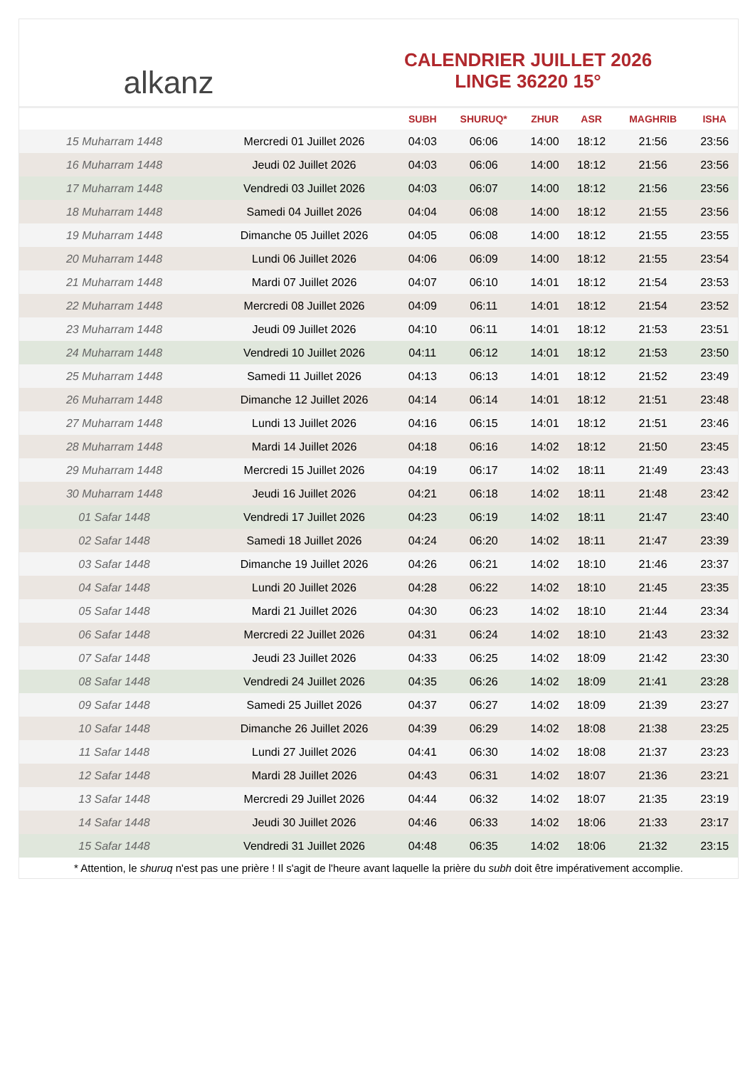alkanz
CALENDRIER JUILLET 2026
LINGE 36220 15°
| | | SUBH | SHURUQ* | ZHUR | ASR | MAGHRIB | ISHA |
| --- | --- | --- | --- | --- | --- | --- | --- |
| 15 Muharram 1448 | Mercredi 01 Juillet 2026 | 04:03 | 06:06 | 14:00 | 18:12 | 21:56 | 23:56 |
| 16 Muharram 1448 | Jeudi 02 Juillet 2026 | 04:03 | 06:06 | 14:00 | 18:12 | 21:56 | 23:56 |
| 17 Muharram 1448 | Vendredi 03 Juillet 2026 | 04:03 | 06:07 | 14:00 | 18:12 | 21:56 | 23:56 |
| 18 Muharram 1448 | Samedi 04 Juillet 2026 | 04:04 | 06:08 | 14:00 | 18:12 | 21:55 | 23:56 |
| 19 Muharram 1448 | Dimanche 05 Juillet 2026 | 04:05 | 06:08 | 14:00 | 18:12 | 21:55 | 23:55 |
| 20 Muharram 1448 | Lundi 06 Juillet 2026 | 04:06 | 06:09 | 14:00 | 18:12 | 21:55 | 23:54 |
| 21 Muharram 1448 | Mardi 07 Juillet 2026 | 04:07 | 06:10 | 14:01 | 18:12 | 21:54 | 23:53 |
| 22 Muharram 1448 | Mercredi 08 Juillet 2026 | 04:09 | 06:11 | 14:01 | 18:12 | 21:54 | 23:52 |
| 23 Muharram 1448 | Jeudi 09 Juillet 2026 | 04:10 | 06:11 | 14:01 | 18:12 | 21:53 | 23:51 |
| 24 Muharram 1448 | Vendredi 10 Juillet 2026 | 04:11 | 06:12 | 14:01 | 18:12 | 21:53 | 23:50 |
| 25 Muharram 1448 | Samedi 11 Juillet 2026 | 04:13 | 06:13 | 14:01 | 18:12 | 21:52 | 23:49 |
| 26 Muharram 1448 | Dimanche 12 Juillet 2026 | 04:14 | 06:14 | 14:01 | 18:12 | 21:51 | 23:48 |
| 27 Muharram 1448 | Lundi 13 Juillet 2026 | 04:16 | 06:15 | 14:01 | 18:12 | 21:51 | 23:46 |
| 28 Muharram 1448 | Mardi 14 Juillet 2026 | 04:18 | 06:16 | 14:02 | 18:12 | 21:50 | 23:45 |
| 29 Muharram 1448 | Mercredi 15 Juillet 2026 | 04:19 | 06:17 | 14:02 | 18:11 | 21:49 | 23:43 |
| 30 Muharram 1448 | Jeudi 16 Juillet 2026 | 04:21 | 06:18 | 14:02 | 18:11 | 21:48 | 23:42 |
| 01 Safar 1448 | Vendredi 17 Juillet 2026 | 04:23 | 06:19 | 14:02 | 18:11 | 21:47 | 23:40 |
| 02 Safar 1448 | Samedi 18 Juillet 2026 | 04:24 | 06:20 | 14:02 | 18:11 | 21:47 | 23:39 |
| 03 Safar 1448 | Dimanche 19 Juillet 2026 | 04:26 | 06:21 | 14:02 | 18:10 | 21:46 | 23:37 |
| 04 Safar 1448 | Lundi 20 Juillet 2026 | 04:28 | 06:22 | 14:02 | 18:10 | 21:45 | 23:35 |
| 05 Safar 1448 | Mardi 21 Juillet 2026 | 04:30 | 06:23 | 14:02 | 18:10 | 21:44 | 23:34 |
| 06 Safar 1448 | Mercredi 22 Juillet 2026 | 04:31 | 06:24 | 14:02 | 18:10 | 21:43 | 23:32 |
| 07 Safar 1448 | Jeudi 23 Juillet 2026 | 04:33 | 06:25 | 14:02 | 18:09 | 21:42 | 23:30 |
| 08 Safar 1448 | Vendredi 24 Juillet 2026 | 04:35 | 06:26 | 14:02 | 18:09 | 21:41 | 23:28 |
| 09 Safar 1448 | Samedi 25 Juillet 2026 | 04:37 | 06:27 | 14:02 | 18:09 | 21:39 | 23:27 |
| 10 Safar 1448 | Dimanche 26 Juillet 2026 | 04:39 | 06:29 | 14:02 | 18:08 | 21:38 | 23:25 |
| 11 Safar 1448 | Lundi 27 Juillet 2026 | 04:41 | 06:30 | 14:02 | 18:08 | 21:37 | 23:23 |
| 12 Safar 1448 | Mardi 28 Juillet 2026 | 04:43 | 06:31 | 14:02 | 18:07 | 21:36 | 23:21 |
| 13 Safar 1448 | Mercredi 29 Juillet 2026 | 04:44 | 06:32 | 14:02 | 18:07 | 21:35 | 23:19 |
| 14 Safar 1448 | Jeudi 30 Juillet 2026 | 04:46 | 06:33 | 14:02 | 18:06 | 21:33 | 23:17 |
| 15 Safar 1448 | Vendredi 31 Juillet 2026 | 04:48 | 06:35 | 14:02 | 18:06 | 21:32 | 23:15 |
* Attention, le shuruq n'est pas une prière ! Il s'agit de l'heure avant laquelle la prière du subh doit être impérativement accomplie.